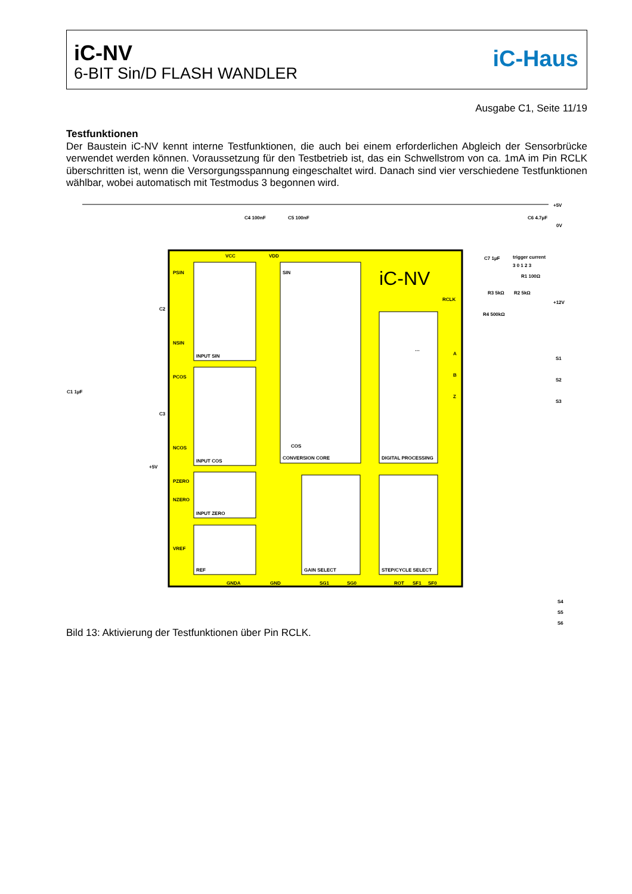iC-NV
6-BIT Sin/D FLASH WANDLER
iC-Haus
Ausgabe C1, Seite 11/19
Testfunktionen
Der Baustein iC-NV kennt interne Testfunktionen, die auch bei einem erforderlichen Abgleich der Sensorbrücke verwendet werden können. Voraussetzung für den Testbetrieb ist, das ein Schwellstrom von ca. 1mA im Pin RCLK überschritten ist, wenn die Versorgungsspannung eingeschaltet wird. Danach sind vier verschiedene Testfunktionen wählbar, wobei automatisch mit Testmodus 3 begonnen wird.
iC-NV
VCC
VDD
PSIN
NSIN
PCOS
NCOS
PZERO
NZERO
VREF
INPUT SIN
INPUT COS
INPUT ZERO
REF
SIN
COS
CONVERSION CORE
DIGITAL PROCESSING
GAIN SELECT
STEP/CYCLE SELECT
RCLK
A
B
Z
GNDA
GND
SG1
SG0
ROT
SF1
SF0
+5V
0V
+12V
S1
S2
S3
S4
S5
S6
C4 100nF
C5 100nF
C6 4.7µF
C7 1µF
trigger current
3 0 1 2 3
R1 100Ω
R3 5kΩ
R2 5kΩ
R4 500kΩ
C2
C3
C1 1µF
+5V
…
Bild 13: Aktivierung der Testfunktionen über Pin RCLK.